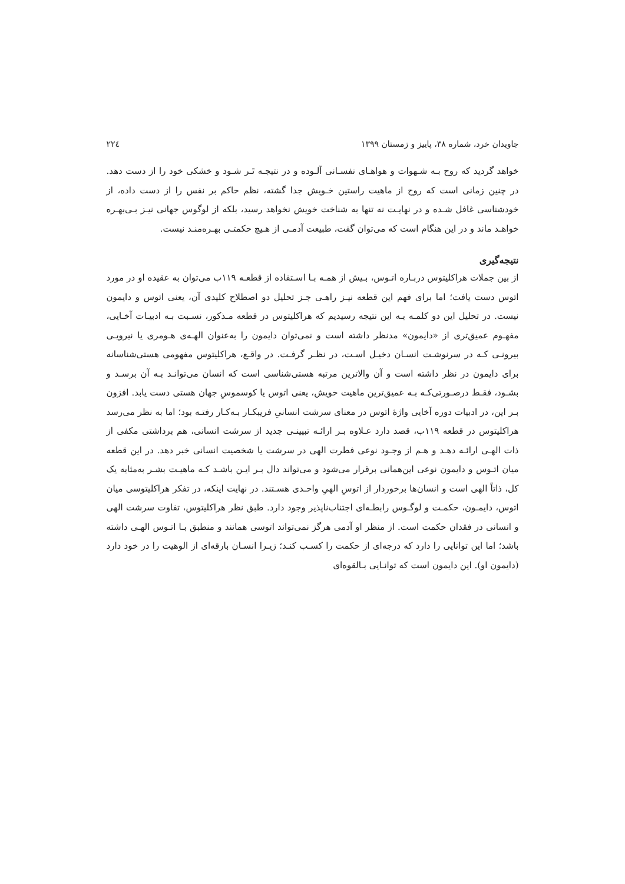جاویدان خرد، شماره ۳۸، پاییز و زمستان ۱۳۹۹ ۲۲٤
خواهد گردید که روح بـه شـهوات و هواهـای نفسـانی آلـوده و در نتیجـه تَـر شـود و خشکی خود را از دست دهد. در چنین زمانی است که روح از ماهیت راستین خـویش جدا گشته، نظم حاکم بر نفس را از دست داده، از خودشناسی غافل شـده و در نهایـت نه تنها به شناخت خویش نخواهد رسید، بلکه از لوگوس جهانی نیـز بـی‌بهـره خواهـد ماند و در این هنگام است که می‌توان گفت، طبیعت آدمـی از هـیچ حکمتـی بهـره‌منـد نیست.
نتیجه‌گیری
از بین جملات هراکلیتوس دربـاره اتـوس، بـیش از همـه بـا اسـتفاده از قطعـه ۱۱۹ب می‌توان به عقیده او در مورد اتوس دست یافت؛ اما برای فهم این قطعه نیـز راهـی جـز تحلیل دو اصطلاح کلیدی آن، یعنی اتوس و دایمون نیست. در تحلیل این دو کلمـه بـه این نتیجه رسیدیم که هراکلیتوس در قطعه مـذکور، نسـبت بـه ادبیـات آخـایی، مفهـوم عمیق‌تری از «دایمون» مدنظر داشته است و نمی‌توان دایمون را به‌عنوان الهـه‌ی هـومری یا نیرویـی بیرونـی کـه در سرنوشـت انسـان دخیـل اسـت، در نظـر گرفـت. در واقـع، هراکلیتوس مفهومی هستی‌شناسانه برای دایمون در نظر داشته است و آن والاترین مرتبه هستی‌شناسی است که انسان می‌توانـد بـه آن برسـد و بشـود، فقـط درصـورتی‌کـه بـه عمیق‌ترین ماهیت خویش، یعنی اتوس یا کوسموسِ جهان هستی دست یابد. افزون بـر این، در ادبیات دوره آخایی واژۀ اتوس در معنای سرشت انسانیِ فریبکـار بـه‌کـار رفتـه بود؛ اما به نظر می‌رسد هراکلیتوس در قطعه ۱۱۹ب، قصد دارد عـلاوه بـر ارائـه تبیینـی جدید از سرشت انسانی، هم برداشتی مکفی از ذات الهـی ارائـه دهـد و هـم از وجـود نوعی فطرت الهی در سرشت یا شخصیت انسانی خبر دهد. در این قطعه میان اتـوس و دایمون نوعی این‌همانی برقرار می‌شود و می‌تواند دال بـر ایـن باشـد کـه ماهیـت بشـر به‌مثابه یک کل، ذاتاً الهی است و انسان‌ها برخوردار از اتوسِ الهیِ واحـدی هسـتند. در نهایت اینکه، در تفکر هراکلیتوسی میان اتوس، دایمـون، حکمـت و لوگـوس رابطـه‌ای اجتناب‌ناپذیر وجود دارد. طبق نظر هراکلیتوس، تفاوت سرشت الهی و انسانی در فقدان حکمت است. از منظر او آدمی هرگز نمی‌تواند اتوسی همانند و منطبق بـا اتـوس الهـی داشته باشد؛ اما این توانایی را دارد که درجه‌ای از حکمت را کسـب کنـد؛ زیـرا انسـان بارقه‌ای از الوهیت را در خود دارد (دایمون او). این دایمون است که توانـایی بـالقوه‌ای